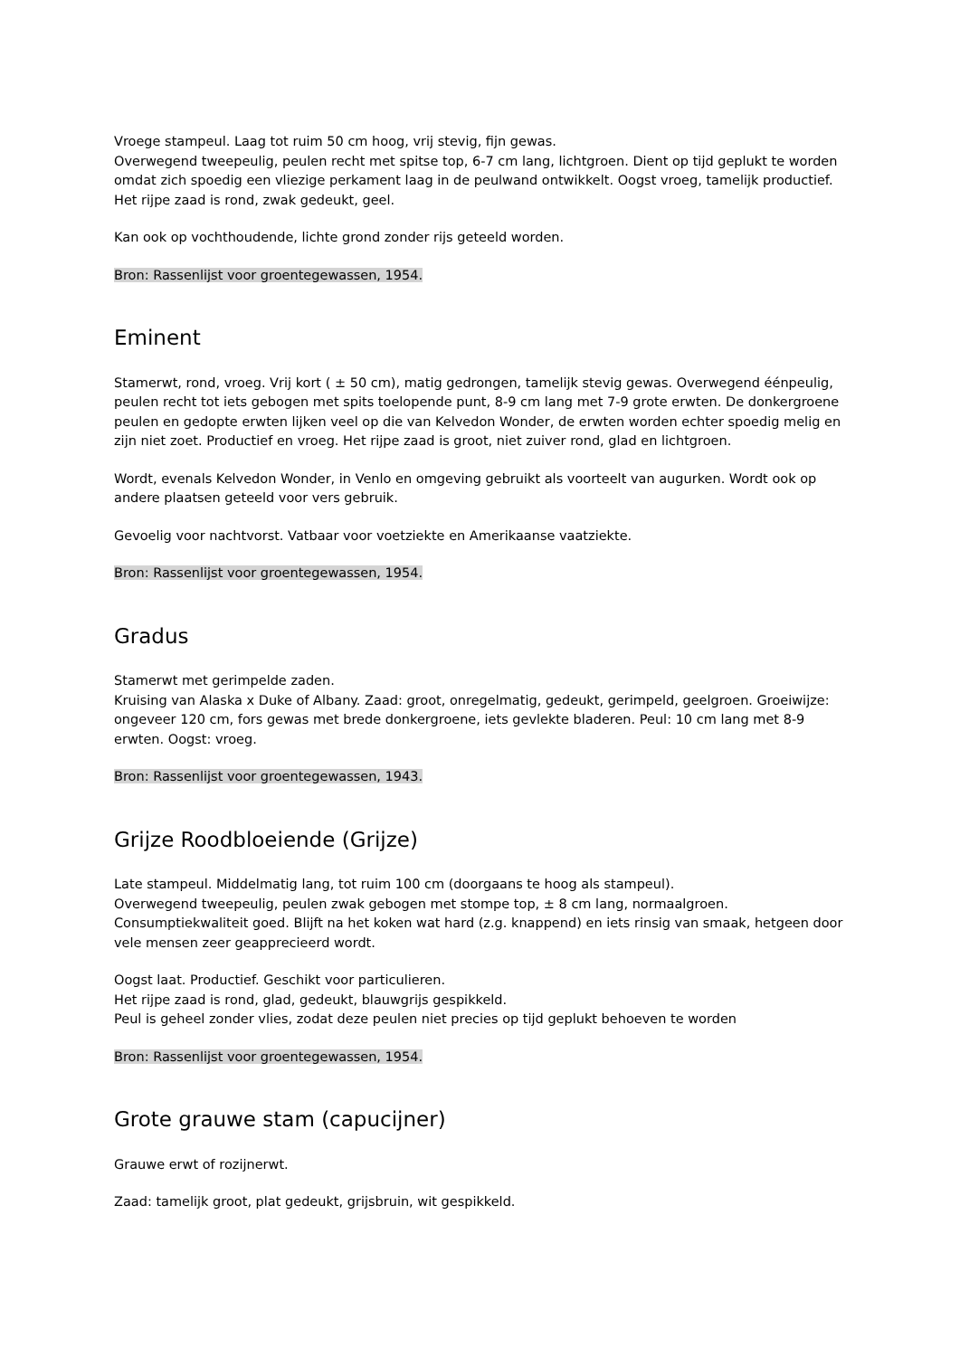Vroege stampeul. Laag tot ruim 50 cm hoog, vrij stevig, fijn gewas.
Overwegend tweepeulig, peulen recht met spitse top, 6-7 cm lang, lichtgroen. Dient op tijd geplukt te worden omdat zich spoedig een vliezige perkament laag in de peulwand ontwikkelt. Oogst vroeg, tamelijk productief. Het rijpe zaad is rond, zwak gedeukt, geel.
Kan ook op vochthoudende, lichte grond zonder rijs geteeld worden.
Bron: Rassenlijst voor groentegewassen, 1954.
Eminent
Stamerwt, rond, vroeg. Vrij kort ( ± 50 cm), matig gedrongen, tamelijk stevig gewas. Overwegend éénpeulig, peulen recht tot iets gebogen met spits toelopende punt, 8-9 cm lang met 7-9 grote erwten. De donkergroene peulen en gedopte erwten lijken veel op die van Kelvedon Wonder, de erwten worden echter spoedig melig en zijn niet zoet. Productief en vroeg. Het rijpe zaad is groot, niet zuiver rond, glad en lichtgroen.
Wordt, evenals Kelvedon Wonder, in Venlo en omgeving gebruikt als voorteelt van augurken. Wordt ook op andere plaatsen geteeld voor vers gebruik.
Gevoelig voor nachtvorst. Vatbaar voor voetziekte en Amerikaanse vaatziekte.
Bron: Rassenlijst voor groentegewassen, 1954.
Gradus
Stamerwt met gerimpelde zaden.
Kruising van Alaska x Duke of Albany. Zaad: groot, onregelmatig, gedeukt, gerimpeld, geelgroen. Groeiwijze: ongeveer 120 cm, fors gewas met brede donkergroene, iets gevlekte bladeren. Peul: 10 cm lang met 8-9 erwten. Oogst: vroeg.
Bron: Rassenlijst voor groentegewassen, 1943.
Grijze Roodbloeiende (Grijze)
Late stampeul. Middelmatig lang, tot ruim 100 cm (doorgaans te hoog als stampeul).
Overwegend tweepeulig, peulen zwak gebogen met stompe top, ± 8 cm lang, normaalgroen.
Consumptiekwaliteit goed. Blijft na het koken wat hard (z.g. knappend) en iets rinsig van smaak, hetgeen door vele mensen zeer geapprecieerd wordt.
Oogst laat. Productief. Geschikt voor particulieren.
Het rijpe zaad is rond, glad, gedeukt, blauwgrijs gespikkeld.
Peul is geheel zonder vlies, zodat deze peulen niet precies op tijd geplukt behoeven te worden
Bron: Rassenlijst voor groentegewassen, 1954.
Grote grauwe stam (capucijner)
Grauwe erwt of rozijnerwt.
Zaad: tamelijk groot, plat gedeukt, grijsbruin, wit gespikkeld.